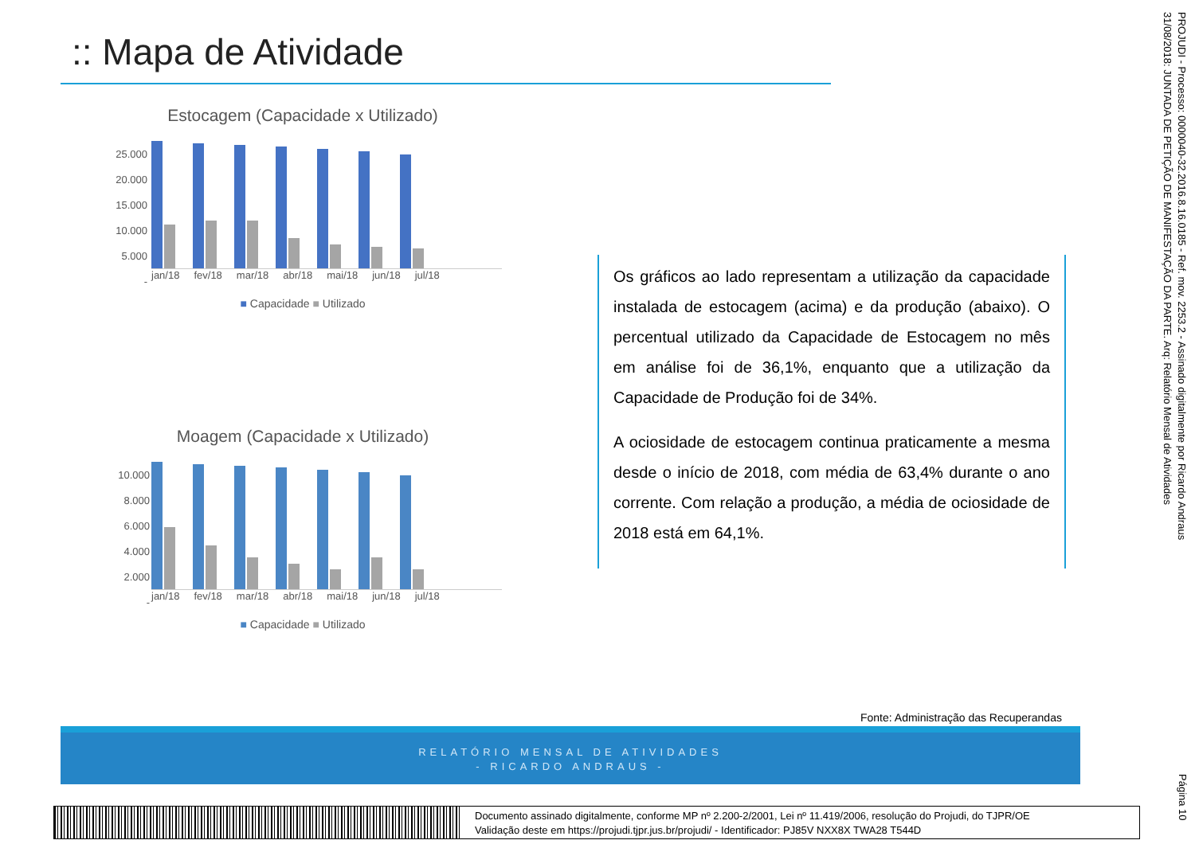:: Mapa de Atividade
Estocagem (Capacidade x Utilizado)
25.000
20.000
15.000
10.000
5.000
-
jan/18 fev/18 mar/18 abr/18 mai/18 jun/18 jul/18
■ Capacidade ■ Utilizado
Moagem (Capacidade x Utilizado)
10.000
8.000
6.000
4.000
2.000
-
jan/18 fev/18 mar/18 abr/18 mai/18 jun/18 jul/18
■ Capacidade ■ Utilizado
Os gráficos ao lado representam a utilização da capacidade instalada de estocagem (acima) e da produção (abaixo). O percentual utilizado da Capacidade de Estocagem no mês em análise foi de 36,1%, enquanto que a utilização da Capacidade de Produção foi de 34%.
A ociosidade de estocagem continua praticamente a mesma desde o início de 2018, com média de 63,4% durante o ano corrente. Com relação a produção, a média de ociosidade de 2018 está em 64,1%.
Fonte: Administração das Recuperandas
RELATÓRIO MENSAL DE ATIVIDADES
- RICARDO ANDRAUS -
PROJUDI - Processo: 0000040-32.2016.8.16.0185 - Ref. mov. 2253.2 - Assinado digitalmente por Ricardo Andraus
31/08/2018: JUNTADA DE PETIÇÃO DE MANIFESTAÇÃO DA PARTE. Arq: Relatório Mensal de Atividades
Página 10
Documento assinado digitalmente, conforme MP nº 2.200-2/2001, Lei nº 11.419/2006, resolução do Projudi, do TJPR/OE
Validação deste em https://projudi.tjpr.jus.br/projudi/ - Identificador: PJ85V NXX8X TWA28 T544D